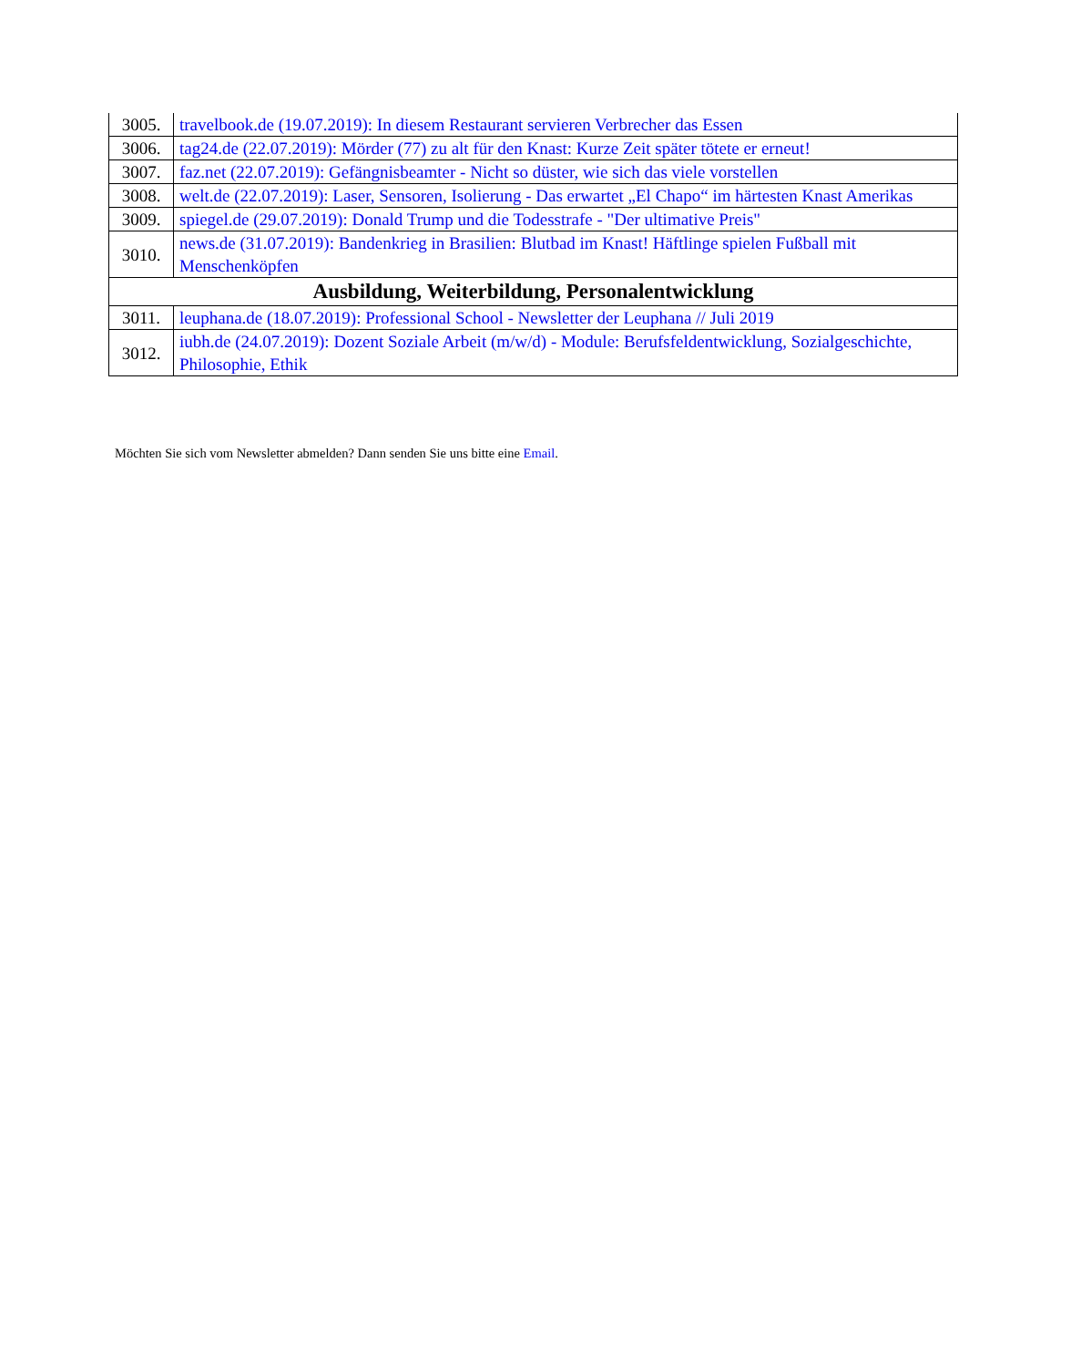| 3005. | travelbook.de (19.07.2019): In diesem Restaurant servieren Verbrecher das Essen |
| 3006. | tag24.de (22.07.2019): Mörder (77) zu alt für den Knast: Kurze Zeit später tötete er erneut! |
| 3007. | faz.net (22.07.2019): Gefängnisbeamter - Nicht so düster, wie sich das viele vorstellen |
| 3008. | welt.de (22.07.2019): Laser, Sensoren, Isolierung - Das erwartet „El Chapo“ im härtesten Knast Amerikas |
| 3009. | spiegel.de (29.07.2019): Donald Trump und die Todesstrafe - "Der ultimative Preis" |
| 3010. | news.de (31.07.2019): Bandenkrieg in Brasilien: Blutbad im Knast! Häftlinge spielen Fußball mit Menschenköpfen |
| Ausbildung, Weiterbildung, Personalentwicklung | |
| 3011. | leuphana.de (18.07.2019): Professional School - Newsletter der Leuphana // Juli 2019 |
| 3012. | iubh.de (24.07.2019): Dozent Soziale Arbeit (m/w/d) - Module: Berufsfeldentwicklung, Sozialgeschichte, Philosophie, Ethik |
Möchten Sie sich vom Newsletter abmelden? Dann senden Sie uns bitte eine Email.